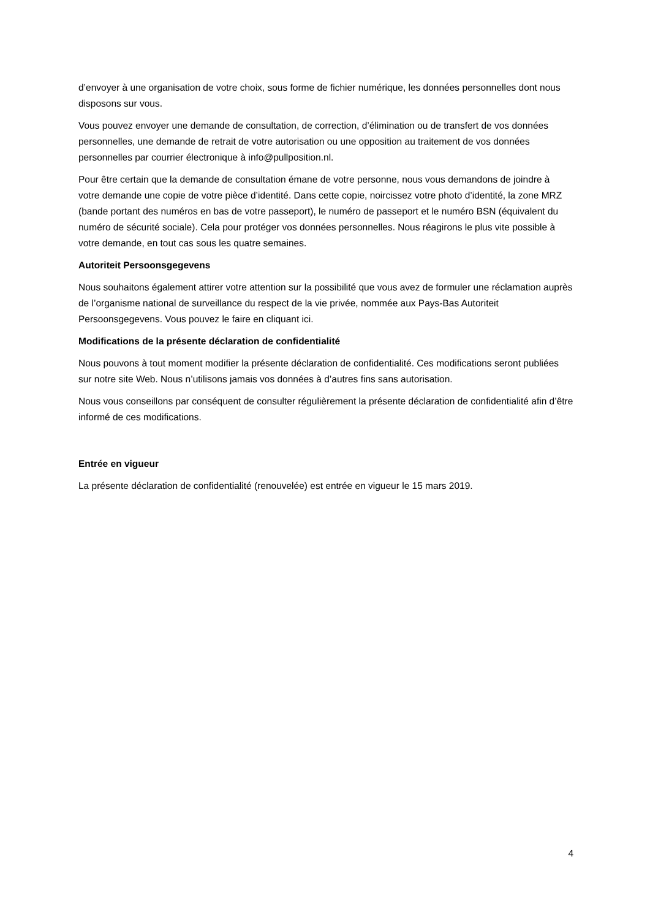d’envoyer à une organisation de votre choix, sous forme de fichier numérique, les données personnelles dont nous disposons sur vous.
Vous pouvez envoyer une demande de consultation, de correction, d’élimination ou de transfert de vos données personnelles, une demande de retrait de votre autorisation ou une opposition au traitement de vos données personnelles par courrier électronique à info@pullposition.nl.
Pour être certain que la demande de consultation émane de votre personne, nous vous demandons de joindre à votre demande une copie de votre pièce d’identité. Dans cette copie, noircissez votre photo d’identité, la zone MRZ (bande portant des numéros en bas de votre passeport), le numéro de passeport et le numéro BSN (équivalent du numéro de sécurité sociale). Cela pour protéger vos données personnelles. Nous réagirons le plus vite possible à votre demande, en tout cas sous les quatre semaines.
Autoriteit Persoonsgegevens
Nous souhaitons également attirer votre attention sur la possibilité que vous avez de formuler une réclamation auprès de l’organisme national de surveillance du respect de la vie privée, nommée aux Pays-Bas Autoriteit Persoonsgegevens. Vous pouvez le faire en cliquant ici.
Modifications de la présente déclaration de confidentialité
Nous pouvons à tout moment modifier la présente déclaration de confidentialité. Ces modifications seront publiées sur notre site Web. Nous n’utilisons jamais vos données à d’autres fins sans autorisation.
Nous vous conseillons par conséquent de consulter régulièrement la présente déclaration de confidentialité afin d’être informé de ces modifications.
Entrée en vigueur
La présente déclaration de confidentialité (renouvelée) est entrée en vigueur le 15 mars 2019.
4